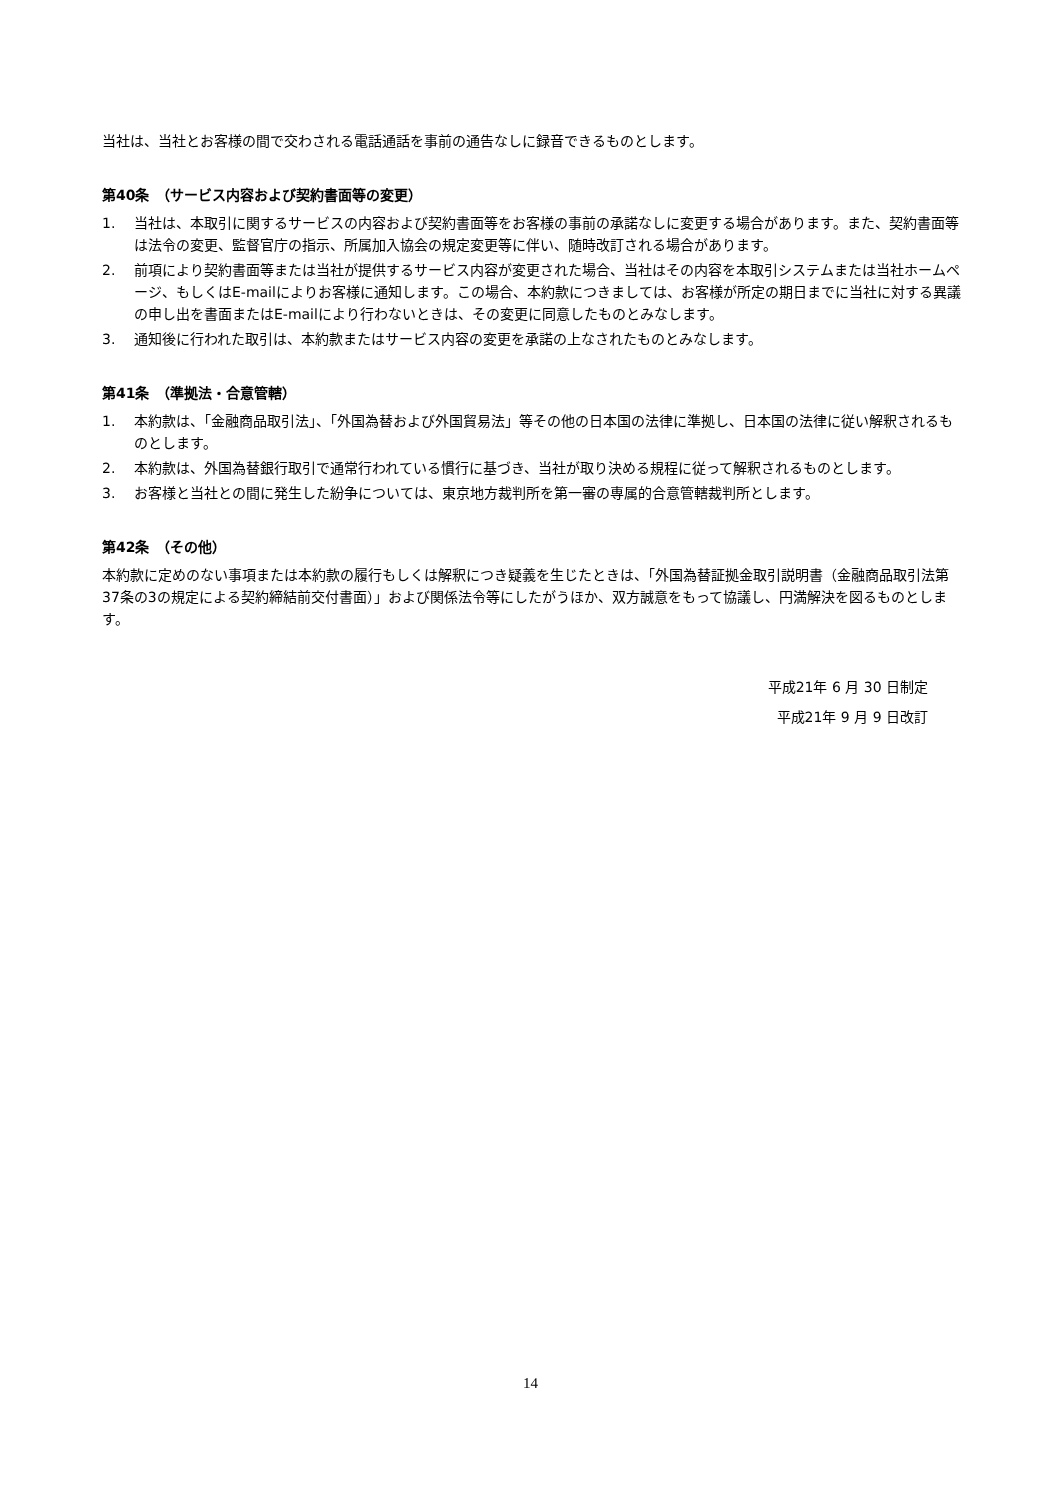当社は、当社とお客様の間で交わされる電話通話を事前の通告なしに録音できるものとします。
第40条　（サービス内容および契約書面等の変更）
1. 当社は、本取引に関するサービスの内容および契約書面等をお客様の事前の承諾なしに変更する場合があります。また、契約書面等は法令の変更、監督官庁の指示、所属加入協会の規定変更等に伴い、随時改訂される場合があります。
2. 前項により契約書面等または当社が提供するサービス内容が変更された場合、当社はその内容を本取引システムまたは当社ホームページ、もしくはE-mailによりお客様に通知します。この場合、本約款につきましては、お客様が所定の期日までに当社に対する異議の申し出を書面またはE-mailにより行わないときは、その変更に同意したものとみなします。
3. 通知後に行われた取引は、本約款またはサービス内容の変更を承諾の上なされたものとみなします。
第41条　（準拠法・合意管轄）
1. 本約款は、「金融商品取引法」、「外国為替および外国貿易法」等その他の日本国の法律に準拠し、日本国の法律に従い解釈されるものとします。
2. 本約款は、外国為替銀行取引で通常行われている慣行に基づき、当社が取り決める規程に従って解釈されるものとします。
3. お客様と当社との間に発生した紛争については、東京地方裁判所を第一審の専属的合意管轄裁判所とします。
第42条　（その他）
本約款に定めのない事項または本約款の履行もしくは解釈につき疑義を生じたときは、「外国為替証拠金取引説明書（金融商品取引法第37条の3の規定による契約締結前交付書面）」および関係法令等にしたがうほか、双方誠意をもって協議し、円満解決を図るものとします。
平成21年 6 月 30 日制定
平成21年 9 月 9 日改訂
14